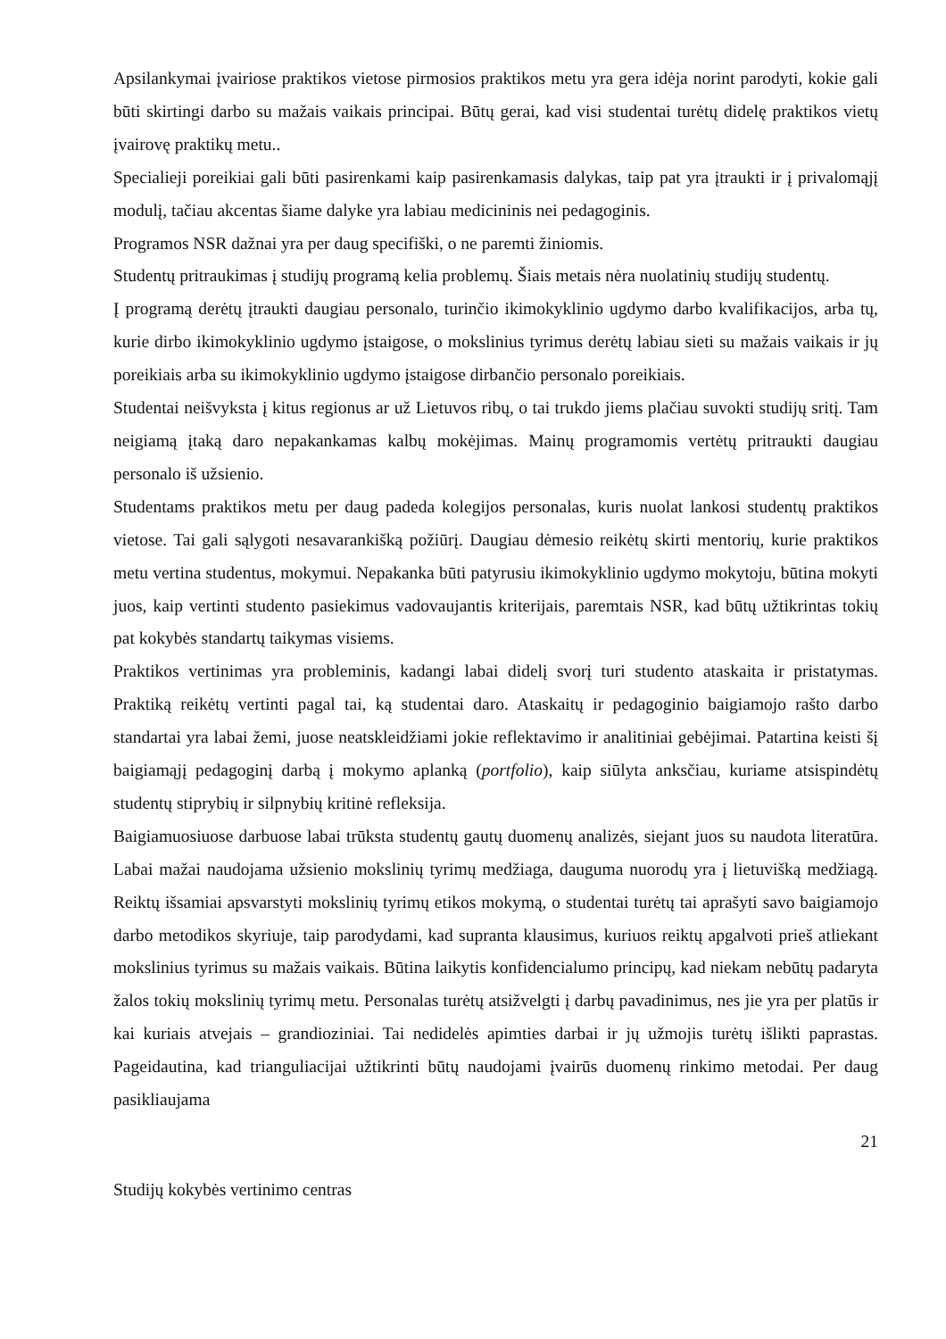Apsilankymai įvairiose praktikos vietose pirmosios praktikos metu yra gera idėja norint parodyti, kokie gali būti skirtingi darbo su mažais vaikais principai. Būtų gerai, kad visi studentai turėtų didelę praktikos vietų įvairovę praktikų metu..
Specialieji poreikiai gali būti pasirenkami kaip pasirenkamasis dalykas, taip pat yra įtraukti ir į privalomąjį modulį, tačiau akcentas šiame dalyke yra labiau medicininis nei pedagoginis.
Programos NSR dažnai yra per daug specifiški, o ne paremti žiniomis.
Studentų pritraukimas į studijų programą kelia problemų. Šiais metais nėra nuolatinių studijų studentų.
Į programą derėtų įtraukti daugiau personalo, turinčio ikimokyklinio ugdymo darbo kvalifikacijos, arba tų, kurie dirbo ikimokyklinio ugdymo įstaigose, o mokslinius tyrimus derėtų labiau sieti su mažais vaikais ir jų poreikiais arba su ikimokyklinio ugdymo įstaigose dirbančio personalo poreikiais.
Studentai neišvyksta į kitus regionus ar už Lietuvos ribų, o tai trukdo jiems plačiau suvokti studijų sritį. Tam neigiamą įtaką daro nepakankamas kalbų mokėjimas. Mainų programomis vertėtų pritraukti daugiau personalo iš užsienio.
Studentams praktikos metu per daug padeda kolegijos personalas, kuris nuolat lankosi studentų praktikos vietose. Tai gali sąlygoti nesavarankišką požiūrį. Daugiau dėmesio reikėtų skirti mentorių, kurie praktikos metu vertina studentus, mokymui. Nepakanka būti patyrusiu ikimokyklinio ugdymo mokytoju, būtina mokyti juos, kaip vertinti studento pasiekimus vadovaujantis kriterijais, paremtais NSR, kad būtų užtikrintas tokių pat kokybės standartų taikymas visiems.
Praktikos vertinimas yra probleminis, kadangi labai didelį svorį turi studento ataskaita ir pristatymas. Praktiką reikėtų vertinti pagal tai, ką studentai daro. Ataskaitų ir pedagoginio baigiamojo rašto darbo standartai yra labai žemi, juose neatskleidžiami jokie reflektavimo ir analitiniai gebėjimai. Patartina keisti šį baigiamąjį pedagoginį darbą į mokymo aplanką (portfolio), kaip siūlyta anksčiau, kuriame atsispindėtų studentų stiprybių ir silpnybių kritinė refleksija.
Baigiamuosiuose darbuose labai trūksta studentų gautų duomenų analizės, siejant juos su naudota literatūra. Labai mažai naudojama užsienio mokslinių tyrimų medžiaga, dauguma nuorodų yra į lietuvišką medžiagą. Reiktų išsamiai apsvarstyti mokslinių tyrimų etikos mokymą, o studentai turėtų tai aprašyti savo baigiamojo darbo metodikos skyriuje, taip parodydami, kad supranta klausimus, kuriuos reiktų apgalvoti prieš atliekant mokslinius tyrimus su mažais vaikais. Būtina laikytis konfidencialumo principų, kad niekam nebūtų padaryta žalos tokių mokslinių tyrimų metu. Personalas turėtų atsižvelgti į darbų pavadinimus, nes jie yra per platūs ir kai kuriais atvejais – grandioziniai. Tai nedidelės apimties darbai ir jų užmojis turėtų išlikti paprastas. Pageidautina, kad trianguliacijai užtikrinti būtų naudojami įvairūs duomenų rinkimo metodai. Per daug pasikliaujama
21
Studijų kokybės vertinimo centras